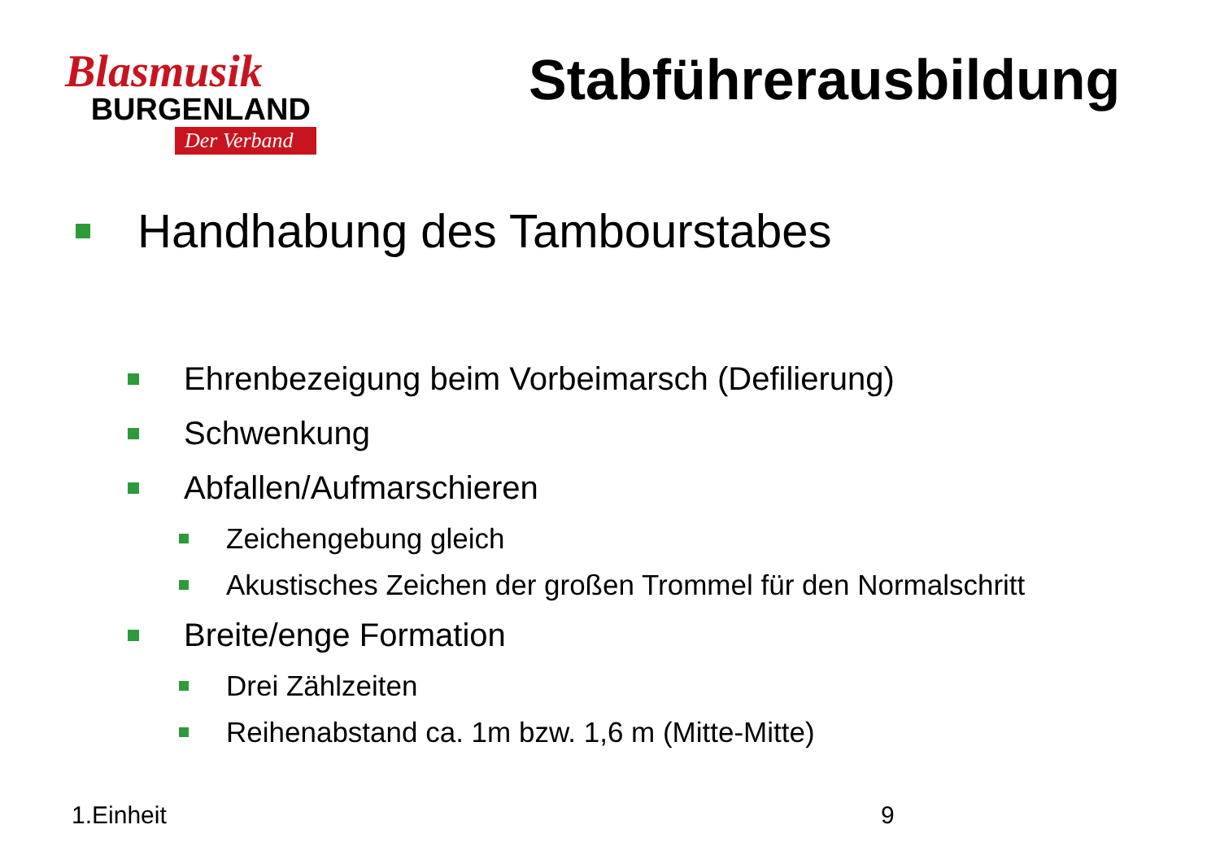Blasmusik
BURGENLAND
Der Verband
Stabführerausbildung
Handhabung des Tambourstabes
Ehrenbezeigung beim Vorbeimarsch (Defilierung)
Schwenkung
Abfallen/Aufmarschieren
Zeichengebung gleich
Akustisches Zeichen der großen Trommel für den Normalschritt
Breite/enge Formation
Drei Zählzeiten
Reihenabstand ca. 1m bzw. 1,6 m (Mitte-Mitte)
1.Einheit 9